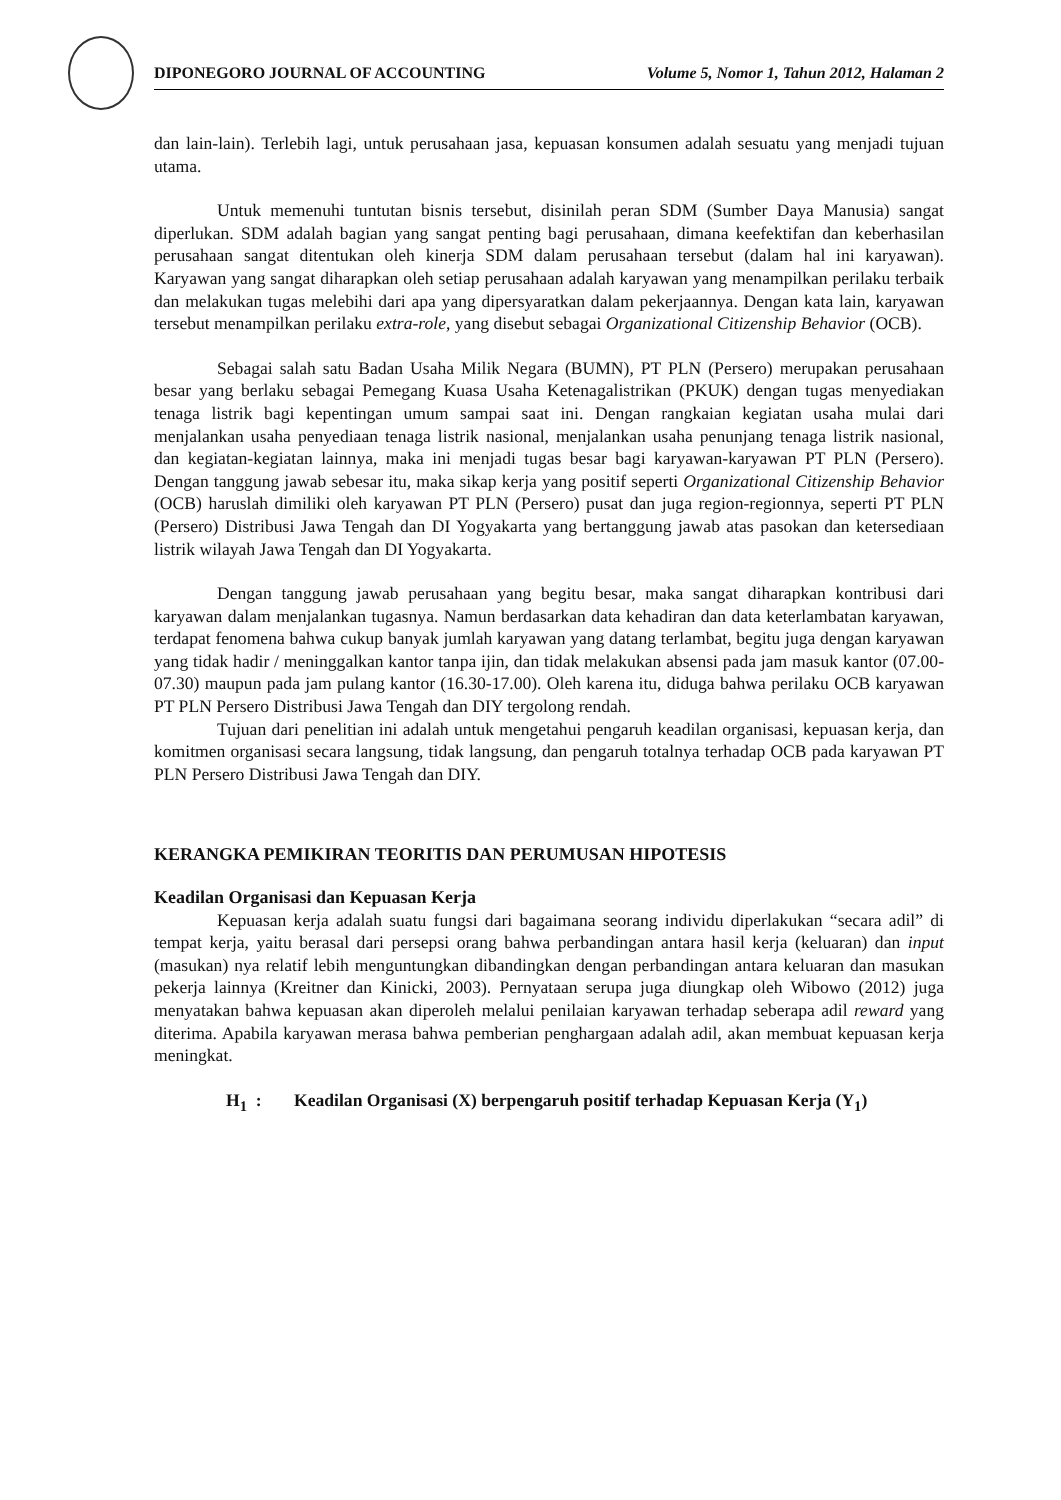DIPONEGORO JOURNAL OF ACCOUNTING Volume 5, Nomor 1, Tahun 2012, Halaman 2
dan lain-lain). Terlebih lagi, untuk perusahaan jasa, kepuasan konsumen adalah sesuatu yang menjadi tujuan utama.
Untuk memenuhi tuntutan bisnis tersebut, disinilah peran SDM (Sumber Daya Manusia) sangat diperlukan. SDM adalah bagian yang sangat penting bagi perusahaan, dimana keefektifan dan keberhasilan perusahaan sangat ditentukan oleh kinerja SDM dalam perusahaan tersebut (dalam hal ini karyawan). Karyawan yang sangat diharapkan oleh setiap perusahaan adalah karyawan yang menampilkan perilaku terbaik dan melakukan tugas melebihi dari apa yang dipersyaratkan dalam pekerjaannya. Dengan kata lain, karyawan tersebut menampilkan perilaku extra-role, yang disebut sebagai Organizational Citizenship Behavior (OCB).
Sebagai salah satu Badan Usaha Milik Negara (BUMN), PT PLN (Persero) merupakan perusahaan besar yang berlaku sebagai Pemegang Kuasa Usaha Ketenagalistrikan (PKUK) dengan tugas menyediakan tenaga listrik bagi kepentingan umum sampai saat ini. Dengan rangkaian kegiatan usaha mulai dari menjalankan usaha penyediaan tenaga listrik nasional, menjalankan usaha penunjang tenaga listrik nasional, dan kegiatan-kegiatan lainnya, maka ini menjadi tugas besar bagi karyawan-karyawan PT PLN (Persero). Dengan tanggung jawab sebesar itu, maka sikap kerja yang positif seperti Organizational Citizenship Behavior (OCB) haruslah dimiliki oleh karyawan PT PLN (Persero) pusat dan juga region-regionnya, seperti PT PLN (Persero) Distribusi Jawa Tengah dan DI Yogyakarta yang bertanggung jawab atas pasokan dan ketersediaan listrik wilayah Jawa Tengah dan DI Yogyakarta.
Dengan tanggung jawab perusahaan yang begitu besar, maka sangat diharapkan kontribusi dari karyawan dalam menjalankan tugasnya. Namun berdasarkan data kehadiran dan data keterlambatan karyawan, terdapat fenomena bahwa cukup banyak jumlah karyawan yang datang terlambat, begitu juga dengan karyawan yang tidak hadir / meninggalkan kantor tanpa ijin, dan tidak melakukan absensi pada jam masuk kantor (07.00-07.30) maupun pada jam pulang kantor (16.30-17.00). Oleh karena itu, diduga bahwa perilaku OCB karyawan PT PLN Persero Distribusi Jawa Tengah dan DIY tergolong rendah.
Tujuan dari penelitian ini adalah untuk mengetahui pengaruh keadilan organisasi, kepuasan kerja, dan komitmen organisasi secara langsung, tidak langsung, dan pengaruh totalnya terhadap OCB pada karyawan PT PLN Persero Distribusi Jawa Tengah dan DIY.
KERANGKA PEMIKIRAN TEORITIS DAN PERUMUSAN HIPOTESIS
Keadilan Organisasi dan Kepuasan Kerja
Kepuasan kerja adalah suatu fungsi dari bagaimana seorang individu diperlakukan “secara adil” di tempat kerja, yaitu berasal dari persepsi orang bahwa perbandingan antara hasil kerja (keluaran) dan input (masukan) nya relatif lebih menguntungkan dibandingkan dengan perbandingan antara keluaran dan masukan pekerja lainnya (Kreitner dan Kinicki, 2003). Pernyataan serupa juga diungkap oleh Wibowo (2012) juga menyatakan bahwa kepuasan akan diperoleh melalui penilaian karyawan terhadap seberapa adil reward yang diterima. Apabila karyawan merasa bahwa pemberian penghargaan adalah adil, akan membuat kepuasan kerja meningkat.
H<sub>1</sub> : Keadilan Organisasi (X) berpengaruh positif terhadap Kepuasan Kerja (Y<sub>1</sub>)